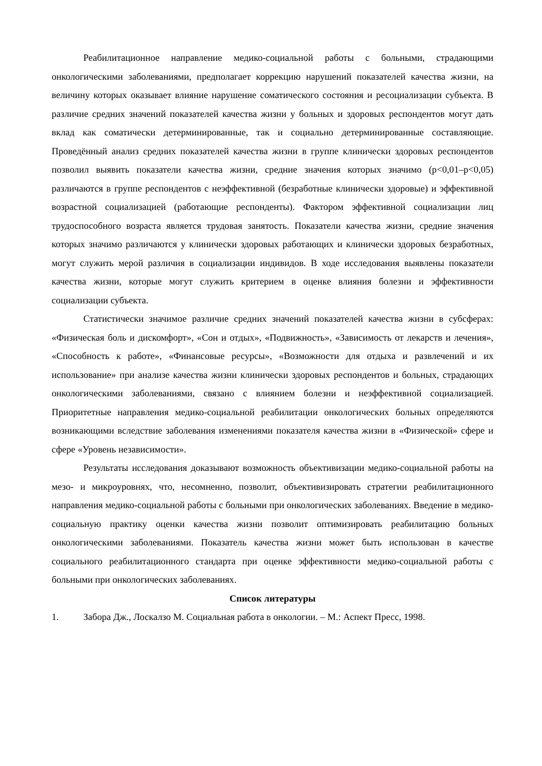Реабилитационное направление медико-социальной работы с больными, страдающими онкологическими заболеваниями, предполагает коррекцию нарушений показателей качества жизни, на величину которых оказывает влияние нарушение соматического состояния и ресоциализации субъекта. В различие средних значений показателей качества жизни у больных и здоровых респондентов могут дать вклад как соматически детерминированные, так и социально детерминированные составляющие. Проведённый анализ средних показателей качества жизни в группе клинически здоровых респондентов позволил выявить показатели качества жизни, средние значения которых значимо (р<0,01–р<0,05) различаются в группе респондентов с неэффективной (безработные клинически здоровые) и эффективной возрастной социализацией (работающие респонденты). Фактором эффективной социализации лиц трудоспособного возраста является трудовая занятость. Показатели качества жизни, средние значения которых значимо различаются у клинически здоровых работающих и клинически здоровых безработных, могут служить мерой различия в социализации индивидов. В ходе исследования выявлены показатели качества жизни, которые могут служить критерием в оценке влияния болезни и эффективности социализации субъекта.
Статистически значимое различие средних значений показателей качества жизни в субсферах: «Физическая боль и дискомфорт», «Сон и отдых», «Подвижность», «Зависимость от лекарств и лечения», «Способность к работе», «Финансовые ресурсы», «Возможности для отдыха и развлечений и их использование» при анализе качества жизни клинически здоровых респондентов и больных, страдающих онкологическими заболеваниями, связано с влиянием болезни и неэффективной социализацией. Приоритетные направления медико-социальной реабилитации онкологических больных определяются возникающими вследствие заболевания изменениями показателя качества жизни в «Физической» сфере и сфере «Уровень независимости».
Результаты исследования доказывают возможность объективизации медико-социальной работы на мезо- и микроуровнях, что, несомненно, позволит, объективизировать стратегии реабилитационного направления медико-социальной работы с больными при онкологических заболеваниях. Введение в медико-социальную практику оценки качества жизни позволит оптимизировать реабилитацию больных онкологическими заболеваниями. Показатель качества жизни может быть использован в качестве социального реабилитационного стандарта при оценке эффективности медико-социальной работы с больными при онкологических заболеваниях.
Список литературы
1. Забора Дж., Лоскалзо М. Социальная работа в онкологии. – М.: Аспект Пресс, 1998.